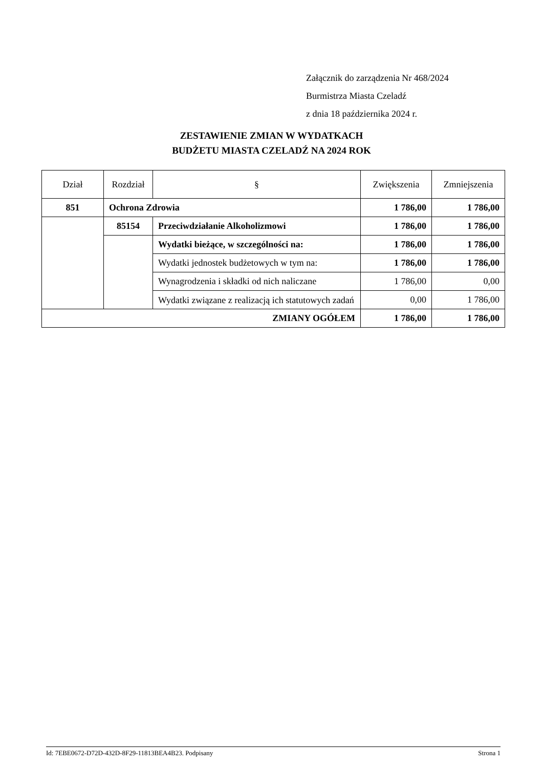Załącznik do zarządzenia Nr 468/2024
Burmistrza Miasta Czeladź
z dnia 18 października 2024 r.
ZESTAWIENIE ZMIAN W WYDATKACH
BUDŻETU MIASTA CZELADŹ NA 2024 ROK
| Dział | Rozdział | § | Zwiększenia | Zmniejszenia |
| --- | --- | --- | --- | --- |
| 851 | Ochrona Zdrowia | | 1 786,00 | 1 786,00 |
| | 85154 | Przeciwdziałanie Alkoholizmowi | 1 786,00 | 1 786,00 |
| | | Wydatki bieżące, w szczególności na: | 1 786,00 | 1 786,00 |
| | | Wydatki jednostek budżetowych w tym na: | 1 786,00 | 1 786,00 |
| | | Wynagrodzenia i składki od nich naliczane | 1 786,00 | 0,00 |
| | | Wydatki związane z realizacją ich statutowych zadań | 0,00 | 1 786,00 |
| ZMIANY OGÓŁEM | | | 1 786,00 | 1 786,00 |
Id: 7EBE0672-D72D-432D-8F29-11813BEA4B23. Podpisany Strona 1